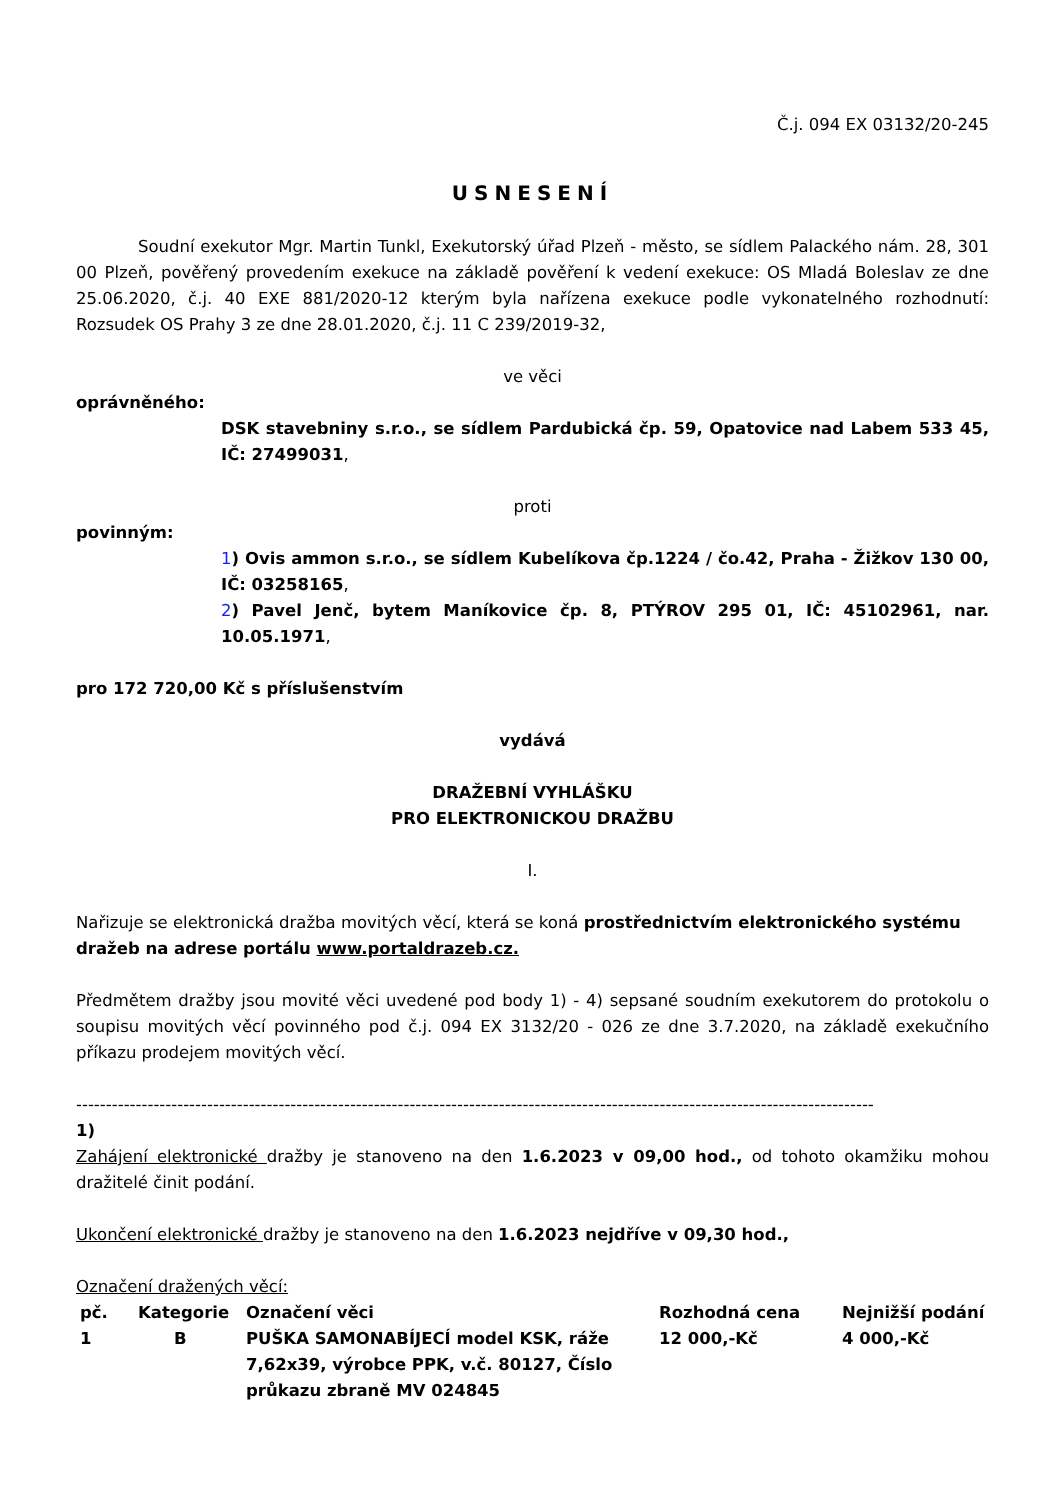Č.j. 094 EX 03132/20-245
USNESENÍ
Soudní exekutor Mgr. Martin Tunkl, Exekutorský úřad Plzeň - město, se sídlem Palackého nám. 28, 301 00 Plzeň, pověřený provedením exekuce na základě pověření k vedení exekuce: OS Mladá Boleslav ze dne 25.06.2020, č.j. 40 EXE 881/2020-12 kterým byla nařízena exekuce podle vykonatelného rozhodnutí: Rozsudek OS Prahy 3 ze dne 28.01.2020, č.j. 11 C 239/2019-32,
ve věci
oprávněného:
DSK stavebniny s.r.o., se sídlem Pardubická čp. 59, Opatovice nad Labem 533 45, IČ: 27499031,
proti
povinným:
1) Ovis ammon s.r.o., se sídlem Kubelíkova čp.1224 / čo.42, Praha - Žižkov 130 00, IČ: 03258165,
2) Pavel Jenč, bytem Maníkovice čp. 8, PTÝROV 295 01, IČ: 45102961, nar. 10.05.1971,
pro 172 720,00 Kč s příslušenstvím
vydává
DRAŽEBNÍ VYHLÁŠKU
PRO ELEKTRONICKOU DRAŽBU
I.
Nařizuje se elektronická dražba movitých věcí, která se koná prostřednictvím elektronického systému dražeb na adrese portálu www.portaldrazeb.cz.
Předmětem dražby jsou movité věci uvedené pod body 1) - 4) sepsané soudním exekutorem do protokolu o soupisu movitých věcí povinného pod č.j. 094 EX 3132/20 - 026 ze dne 3.7.2020, na základě exekučního příkazu prodejem movitých věcí.
--------------------------------------------------------------------------------------------------------------------------------------
1)
Zahájení elektronické dražby je stanoveno na den 1.6.2023 v 09,00 hod., od tohoto okamžiku mohou dražitelé činit podání.
Ukončení elektronické dražby je stanoveno na den 1.6.2023 nejdříve v 09,30 hod.,
Označení dražených věcí:
| pč. | Kategorie | Označení věci | Rozhodná cena | Nejnižší podání |
| --- | --- | --- | --- | --- |
| 1 | B | PUŠKA SAMONABÍJECÍ model KSK, ráže 7,62x39, výrobce PPK, v.č. 80127, Číslo průkazu zbraně MV 024845 | 12 000,-Kč | 4 000,-Kč |